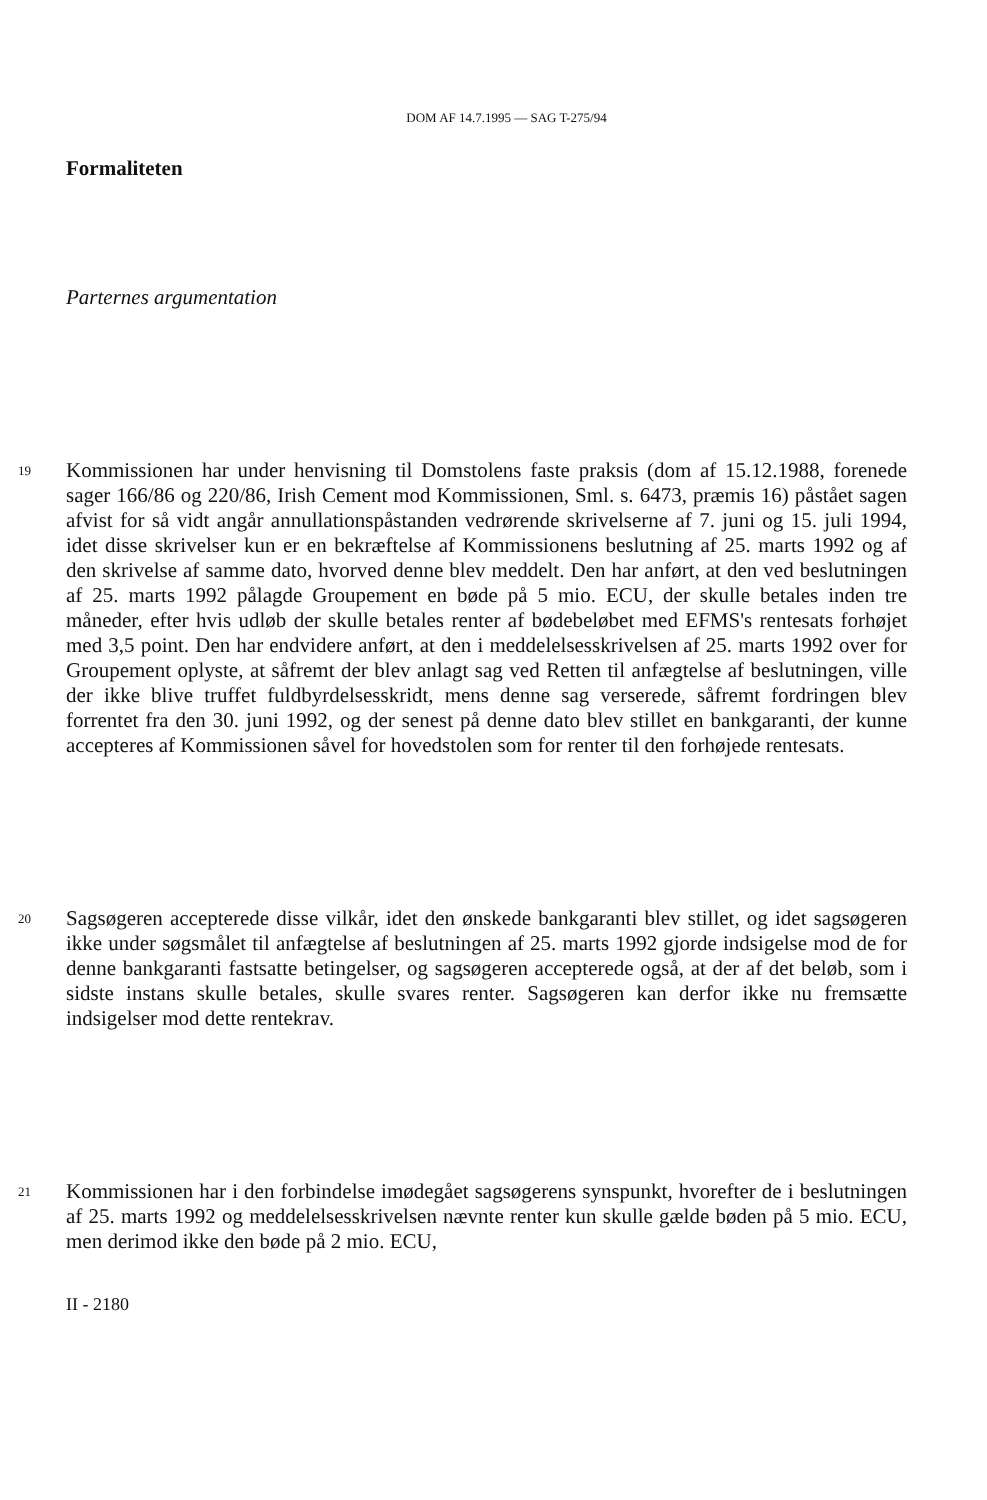DOM AF 14.7.1995 — SAG T-275/94
Formaliteten
Parternes argumentation
19
Kommissionen har under henvisning til Domstolens faste praksis (dom af 15.12.1988, forenede sager 166/86 og 220/86, Irish Cement mod Kommissionen, Sml. s. 6473, præmis 16) påstået sagen afvist for så vidt angår annullationspåstanden vedrørende skrivelserne af 7. juni og 15. juli 1994, idet disse skrivelser kun er en bekræftelse af Kommissionens beslutning af 25. marts 1992 og af den skrivelse af samme dato, hvorved denne blev meddelt. Den har anført, at den ved beslutningen af 25. marts 1992 pålagde Groupement en bøde på 5 mio. ECU, der skulle betales inden tre måneder, efter hvis udløb der skulle betales renter af bødebeløbet med EFMS's rentesats forhøjet med 3,5 point. Den har endvidere anført, at den i meddelelsesskrivelsen af 25. marts 1992 over for Groupement oplyste, at såfremt der blev anlagt sag ved Retten til anfægtelse af beslutningen, ville der ikke blive truffet fuldbyrdelsesskridt, mens denne sag verserede, såfremt fordringen blev forrentet fra den 30. juni 1992, og der senest på denne dato blev stillet en bankgaranti, der kunne accepteres af Kommissionen såvel for hovedstolen som for renter til den forhøjede rentesats.
20
Sagsøgeren accepterede disse vilkår, idet den ønskede bankgaranti blev stillet, og idet sagsøgeren ikke under søgsmålet til anfægtelse af beslutningen af 25. marts 1992 gjorde indsigelse mod de for denne bankgaranti fastsatte betingelser, og sagsøgeren accepterede også, at der af det beløb, som i sidste instans skulle betales, skulle svares renter. Sagsøgeren kan derfor ikke nu fremsætte indsigelser mod dette rentekrav.
21
Kommissionen har i den forbindelse imødegået sagsøgerens synspunkt, hvorefter de i beslutningen af 25. marts 1992 og meddelelsesskrivelsen nævnte renter kun skulle gælde bøden på 5 mio. ECU, men derimod ikke den bøde på 2 mio. ECU,
II - 2180